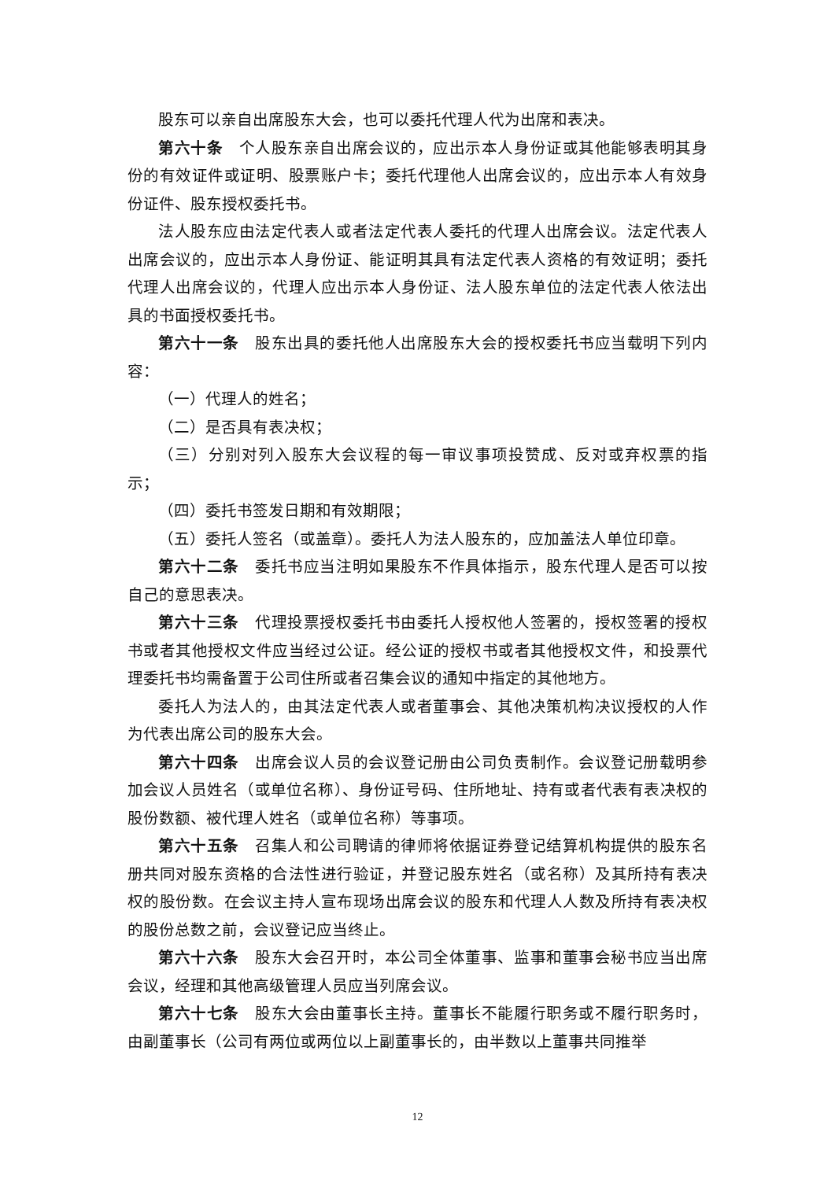股东可以亲自出席股东大会，也可以委托代理人代为出席和表决。
第六十条　个人股东亲自出席会议的，应出示本人身份证或其他能够表明其身份的有效证件或证明、股票账户卡；委托代理他人出席会议的，应出示本人有效身份证件、股东授权委托书。
法人股东应由法定代表人或者法定代表人委托的代理人出席会议。法定代表人出席会议的，应出示本人身份证、能证明其具有法定代表人资格的有效证明；委托代理人出席会议的，代理人应出示本人身份证、法人股东单位的法定代表人依法出具的书面授权委托书。
第六十一条　股东出具的委托他人出席股东大会的授权委托书应当载明下列内容：
（一）代理人的姓名；
（二）是否具有表决权；
（三）分别对列入股东大会议程的每一审议事项投赞成、反对或弃权票的指示；
（四）委托书签发日期和有效期限；
（五）委托人签名（或盖章）。委托人为法人股东的，应加盖法人单位印章。
第六十二条　委托书应当注明如果股东不作具体指示，股东代理人是否可以按自己的意思表决。
第六十三条　代理投票授权委托书由委托人授权他人签署的，授权签署的授权书或者其他授权文件应当经过公证。经公证的授权书或者其他授权文件，和投票代理委托书均需备置于公司住所或者召集会议的通知中指定的其他地方。
委托人为法人的，由其法定代表人或者董事会、其他决策机构决议授权的人作为代表出席公司的股东大会。
第六十四条　出席会议人员的会议登记册由公司负责制作。会议登记册载明参加会议人员姓名（或单位名称）、身份证号码、住所地址、持有或者代表有表决权的股份数额、被代理人姓名（或单位名称）等事项。
第六十五条　召集人和公司聘请的律师将依据证券登记结算机构提供的股东名册共同对股东资格的合法性进行验证，并登记股东姓名（或名称）及其所持有表决权的股份数。在会议主持人宣布现场出席会议的股东和代理人人数及所持有表决权的股份总数之前，会议登记应当终止。
第六十六条　股东大会召开时，本公司全体董事、监事和董事会秘书应当出席会议，经理和其他高级管理人员应当列席会议。
第六十七条　股东大会由董事长主持。董事长不能履行职务或不履行职务时，由副董事长（公司有两位或两位以上副董事长的，由半数以上董事共同推举
12